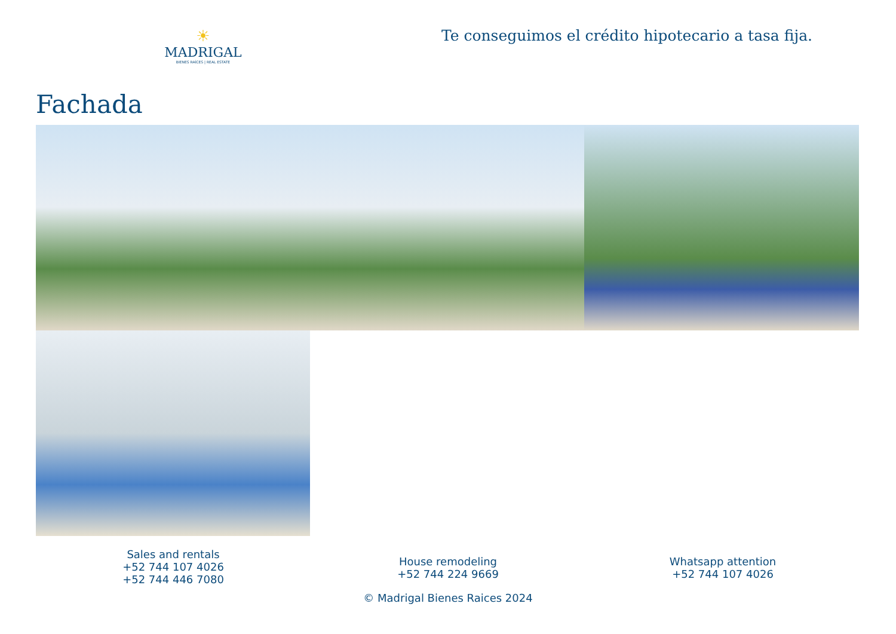☀
MADRIGAL
BIENES RAÍCES | REAL ESTATE
Te conseguimos el crédito hipotecario a tasa fija.
Fachada
Sales and rentals
+52 744 107 4026
+52 744 446 7080
House remodeling
+52 744 224 9669
Whatsapp attention
+52 744 107 4026
© Madrigal Bienes Raices 2024